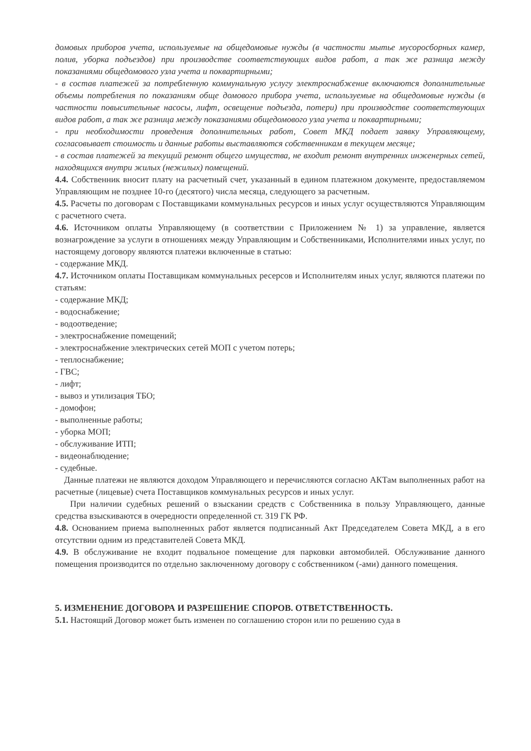домовых приборов учета, используемые на общедомовые нужды (в частности мытье мусоросборных камер, полив, уборка подъездов) при производстве соответствующих видов работ, а так же разница между показаниями общедомового узла учета и поквартирными;
- в состав платежей за потребленную коммунальную услугу электроснабжение включаются дополнительные объемы потребления по показаниям обще домового прибора учета, используемые на общедомовые нужды (в частности повысительные насосы, лифт, освещение подъезда, потери) при производстве соответствующих видов работ, а так же разница между показаниями общедомового узла учета и поквартирными;
- при необходимости проведения дополнительных работ, Совет МКД подает заявку Управляющему, согласовывает стоимость и данные работы выставляются собственникам в текущем месяце;
- в состав платежей за текущий ремонт общего имущества, не входит ремонт внутренних инженерных сетей, находящихся внутри жилых (нежилых) помещений.
4.4. Собственник вносит плату на расчетный счет, указанный в едином платежном документе, предоставляемом Управляющим не позднее 10-го (десятого) числа месяца, следующего за расчетным.
4.5. Расчеты по договорам с Поставщиками коммунальных ресурсов и иных услуг осуществляются Управляющим с расчетного счета.
4.6. Источником оплаты Управляющему (в соответствии с Приложением № 1) за управление, является вознагрождение за услуги в отношениях между Управляющим и Собственниками, Исполнителями иных услуг, по настоящему договору являются платежи включенные в статью:
- содержание МКД.
4.7. Источником оплаты Поставщикам коммунальных ресерсов и Исполнителям иных услуг, являются платежи по статьям:
- содержание МКД;
- водоснабжение;
- водоотведение;
- электроснабжение помещений;
- электроснабжение электрических сетей МОП с учетом потерь;
- теплоснабжение;
- ГВС;
- лифт;
- вывоз и утилизация ТБО;
- домофон;
- выполненные работы;
- уборка МОП;
- обслуживание ИТП;
- видеонаблюдение;
- судебные.
Данные платежи не являются доходом Управляющего и перечисляются согласно АКТам выполненных работ на расчетные (лицевые) счета Поставщиков коммунальных ресурсов и иных услуг.
При наличии судебных решений о взыскании средств с Собственника в пользу Управляющего, данные средства взыскиваются в очередности определенной ст. 319 ГК РФ.
4.8. Основанием приема выполненных работ является подписанный Акт Председателем Совета МКД, а в его отсутствии одним из представителей Совета МКД.
4.9. В обслуживание не входит подвальное помещение для парковки автомобилей. Обслуживание данного помещения производится по отдельно заключенному договору с собственником (-ами) данного помещения.
5. ИЗМЕНЕНИЕ ДОГОВОРА И РАЗРЕШЕНИЕ СПОРОВ. ОТВЕТСТВЕННОСТЬ.
5.1. Настоящий Договор может быть изменен по соглашению сторон или по решению суда в